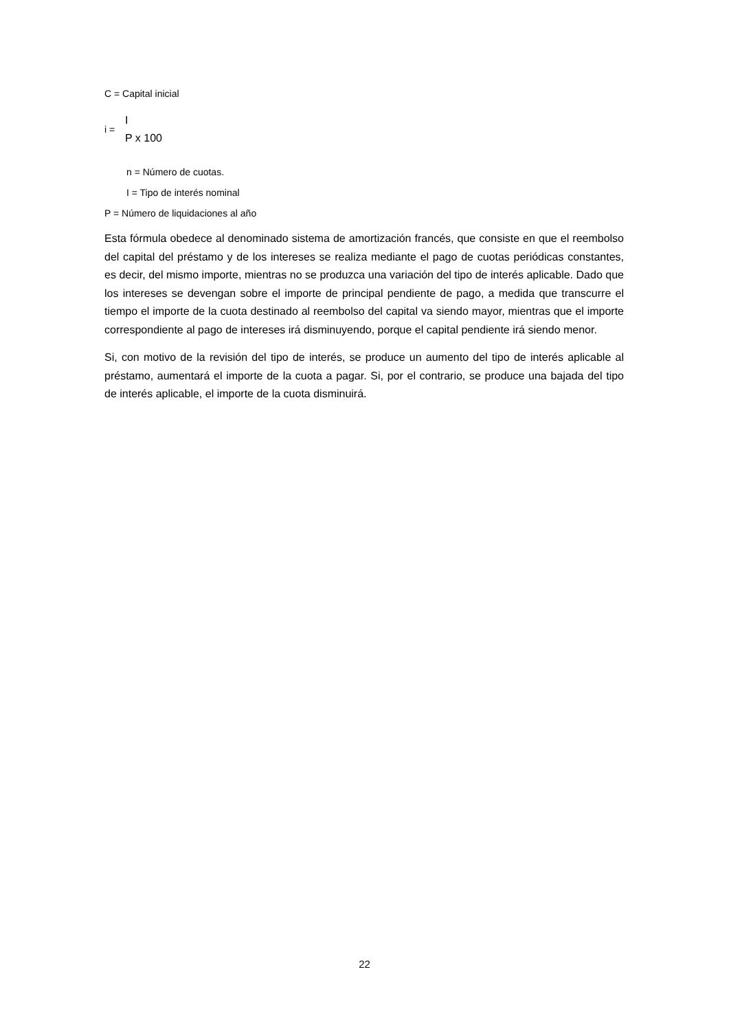C = Capital inicial
i =
I
P x 100
n = Número de cuotas.
I = Tipo de interés nominal
P = Número de liquidaciones al año
Esta fórmula obedece al denominado sistema de amortización francés, que consiste en que el reembolso del capital del préstamo y de los intereses se realiza mediante el pago de cuotas periódicas constantes, es decir, del mismo importe, mientras no se produzca una variación del tipo de interés aplicable. Dado que los intereses se devengan sobre el importe de principal pendiente de pago, a medida que transcurre el tiempo el importe de la cuota destinado al reembolso del capital va siendo mayor, mientras que el importe correspondiente al pago de intereses irá disminuyendo, porque el capital pendiente irá siendo menor.
Si, con motivo de la revisión del tipo de interés, se produce un aumento del tipo de interés aplicable al préstamo, aumentará el importe de la cuota a pagar. Si, por el contrario, se produce una bajada del tipo de interés aplicable, el importe de la cuota disminuirá.
22